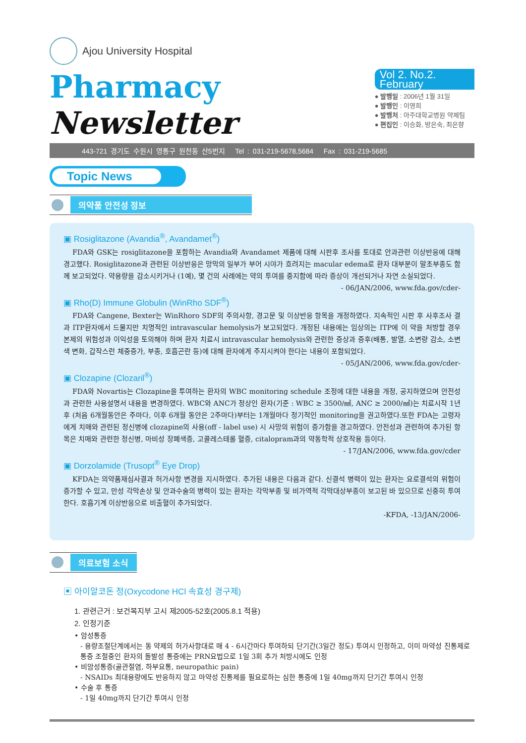Ajou University Hospital
Pharmacy Newsletter
Vol 2. No.2. February
● 발행일 : 2006년 1월 31일
● 발행인 : 이영희
● 발행처 : 아주대학교병원 약제팀
● 편집인 : 이승화, 방은숙, 최은향
443-721 경기도 수원시 영통구 원천동 산5번지 Tel : 031-219-5678,5684 Fax : 031-219-5685
Topic News
의약품 안전성 정보
▣ Rosiglitazone (Avandia<sup>®</sup>, Avandamet<sup>®</sup>)
FDA와 GSK는 rosiglitazone을 포함하는 Avandia와 Avandamet 제품에 대해 시판후 조사를 토대로 안과관련 이상반응에 대해 경고했다. Rosiglitazone과 관련된 이상반응은 망막의 일부가 부어 시야가 흐려지는 macular edema로 환자 대부분이 말초부종도 함께 보고되었다. 약용량을 감소시키거나 (1예), 몇 건의 사례에는 약의 투여를 중지함에 따라 증상이 개선되거나 자연 소실되었다.
- 06/JAN/2006, www.fda.gov/cder-
▣ Rho(D) Immune Globulin (WinRho SDF<sup>®</sup>)
FDA와 Cangene, Bexter는 WinRhoro SDF의 주의사항, 경고문 및 이상반응 항목을 개정하였다. 지속적인 시판 후 사후조사 결과 ITP환자에서 드물지만 치명적인 intravascular hemolysis가 보고되었다. 개정된 내용에는 임상의는 ITP에 이 약을 처방할 경우 본제의 위험성과 이익성을 토의해야 하며 환자 치료시 intravascular hemolysis와 관련한 증상과 증후(배통, 발열, 소변량 감소, 소변색 변화, 갑작스런 체중증가, 부종, 호흡곤란 등)에 대해 환자에게 주지시켜야 한다는 내용이 포함되었다.
- 05/JAN/2006, www.fda.gov/cder-
▣ Clozapine (Clozaril<sup>®</sup>)
FDA와 Novartis는 Clozapine을 투여하는 환자의 WBC monitoring schedule 조정에 대한 내용을 개정, 공지하였으며 안전성과 관련한 사용설명서 내용을 변경하였다. WBC와 ANC가 정상인 환자(기준 : WBC ≥ 3500/㎣, ANC ≥ 2000/㎣)는 치료시작 1년 후 (처음 6개월동안은 주마다, 이후 6개월 동안은 2주마다)부터는 1개월마다 정기적인 monitoring을 권고하였다.또한 FDA는 고령자에게 치매와 관련된 정신병에 clozapine의 사용(off - label use) 시 사망의 위험이 증가함을 경고하였다. 안전성과 관련하여 추가된 항목은 치매와 관련한 정신병, 마비성 장폐색증, 고콜레스테롤 혈증, citalopram과의 약동학적 상호작용 등이다.
- 17/JAN/2006, www.fda.gov/cder
▣ Dorzolamide (Trusopt<sup>®</sup> Eye Drop)
KFDA는 의약품재심사결과 허가사항 변경을 지시하였다. 추가된 내용은 다음과 같다. 신결석 병력이 있는 환자는 요로결석의 위험이 증가할 수 있고, 만성 각막손상 및 안과수술의 병력이 있는 환자는 각막부종 및 비가역적 각막대상부종이 보고된 바 있으므로 신중히 투여한다. 호흡기계 이상반응으로 비출혈이 추가되었다.
-KFDA, -13/JAN/2006-
의료보험 소식
▣ 아이알코돈 정(Oxycodone HCl 속효성 경구제)
1. 관련근거 : 보건복지부 고시 제2005-52호(2005.8.1 적용)
2. 인정기준
• 암성통증
- 용량조절단계에서는 동 약제의 허가사항대로 매 4 - 6시간마다 투여하되 단기간(3일간 정도) 투여시 인정하고, 이미 마약성 진통제로 통증 조절중인 환자의 돌발성 통증에는 PRN요법으로 1일 3회 추가 처방시에도 인정
• 비암성통증(골관절염, 하부요통, neuropathic pain)
- NSAIDs 최대용량에도 반응하지 않고 마약성 진통제를 필요로하는 심한 통증에 1일 40mg까지 단기간 투여시 인정
• 수술 후 통증
- 1일 40mg까지 단기간 투여시 인정